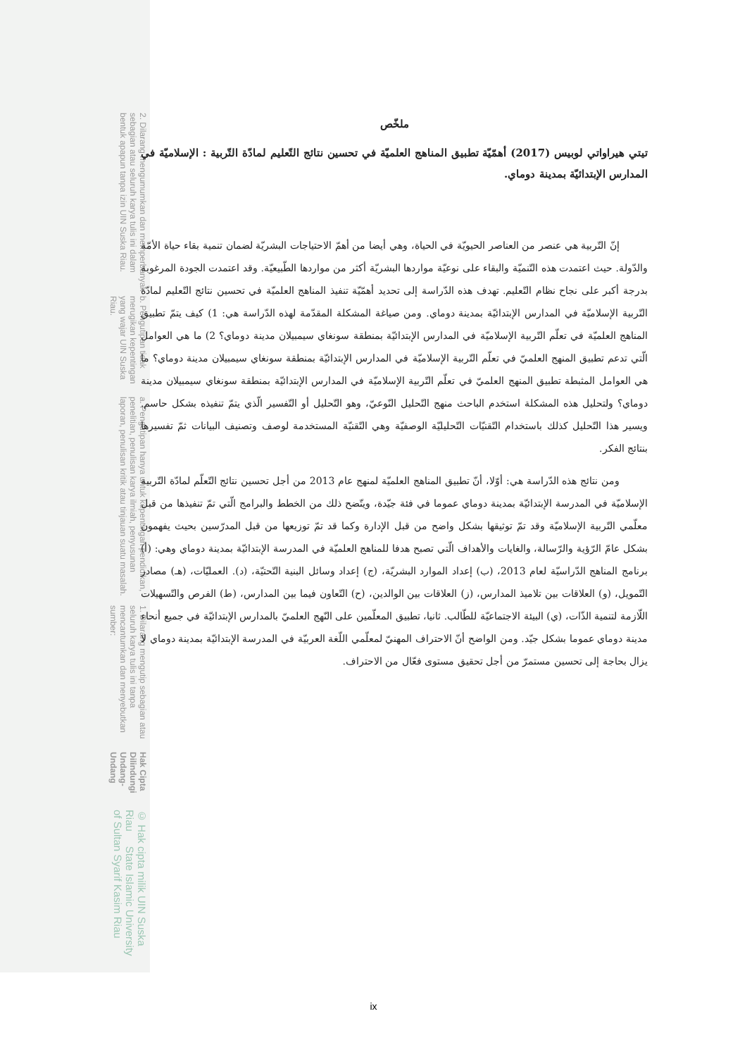© Hak cipta milik UIN Suska Riau State Islamic University of Sultan Syarif Kasim Riau
Hak Cipta Dilindungi Undang-Undang
1. Dilarang mengutip sebagian atau seluruh karya tulis ini tanpa mencantumkan dan menyebutkan sumber:
a. Pengutipan hanya untuk kepentingan pendidikan, penelitian, penulisan karya ilmiah, penyusunan laporan, penulisan kritik atau tinjauan suatu masalah.
b. Pengutipan tidak merugikan kepentingan yang wajar UIN Suska Riau.
2. Dilarang mengumumkan dan memperbanyak sebagian atau seluruh karya tulis ini dalam bentuk apapun tanpa izin UIN Suska Riau.
ملخّص
تيتي هيراواتي لوبيس (2017) أهمّيّة تطبيق المناهج العلميّة في تحسين نتائج التّعليم لمادّة التّربية : الإسلاميّة في المدارس الإبتدائيّة بمدينة دوماي.
إنّ التّربية هي عنصر من العناصر الحيويّة في الحياة، وهي أيضا من أهمّ الاحتياجات البشريّة لضمان تنمية بقاء حياة الأمّة والدّولة. حيث اعتمدت هذه التّنميّة والبقاء على نوعيّة مواردها البشريّة أكثر من مواردها الطّبيعيّة. وقد اعتمدت الجودة المرغوبة بدرجة أكبر على نجاح نظام التّعليم. تهدف هذه الدّراسة إلى تحديد أهمّيّة تنفيذ المناهج العلميّة في تحسين نتائج التّعليم لمادّة التّربية الإسلاميّة في المدارس الإبتدائيّة بمدينة دوماي. ومن صياغة المشكلة المقدّمة لهذه الدّراسة هي: 1) كيف يتمّ تطبيق المناهج العلميّة في تعلّم التّربية الإسلاميّة في المدارس الإبتدائيّة بمنطقة سونغاي سيمبيلان مدينة دوماي؟ 2) ما هي العوامل الّتي تدعم تطبيق المنهج العلميّ في تعلّم التّربية الإسلاميّة في المدارس الإبتدائيّة بمنطقة سونغاي سيمبيلان مدينة دوماي؟ ما هي العوامل المثبطة تطبيق المنهج العلميّ في تعلّم التّربية الإسلاميّة في المدارس الإبتدائيّة بمنطقة سونغاي سيمبيلان مدينة دوماي؟ ولتحليل هذه المشكلة استخدم الباحث منهج التّحليل النّوعيّ، وهو التّحليل أو التّفسير الّذي يتمّ تنفيذه بشكل حاسم. ويسير هذا التّحليل كذلك باستخدام التّقنيّات التّحليليّة الوصفيّة وهي التّقنيّة المستخدمة لوصف وتصنيف البيانات ثمّ تفسيرها بنتائج الفكر.
ومن نتائج هذه الدّراسة هي: أوّلا، أنّ تطبيق المناهج العلميّة لمنهج عام 2013 من أجل تحسين نتائج التّعلّم لمادّة التّربية الإسلاميّة في المدرسة الإبتدائيّة بمدينة دوماي عموما في فئة جيّدة، ويتّضح ذلك من الخطط والبرامج الّتي تمّ تنفيذها من قبل معلّمي التّربية الإسلاميّة وقد تمّ توثيقها بشكل واضح من قبل الإدارة وكما قد تمّ توزيعها من قبل المدرّسين بحيث يفهمون بشكل عامّ الرّؤية والرّسالة، والغايات والأهداف الّتي تصبح هدفا للمناهج العلميّة في المدرسة الإبتدائيّة بمدينة دوماي وهي: (أ) برنامج المناهج الدّراسيّة لعام 2013، (ب) إعداد الموارد البشريّة، (ج) إعداد وسائل البنية التّحتيّة، (د). العمليّات، (هـ) مصادر التّمويل، (و) العلاقات بين تلاميذ المدارس، (ز) العلاقات بين الوالدين، (ح) التّعاون فيما بين المدارس، (ط) الفرص والتّسهيلات اللّازمة لتنمية الذّات، (ي) البيئة الاجتماعيّة للطّالب. ثانيا، تطبيق المعلّمين على النّهج العلميّ بالمدارس الإبتدائيّة في جميع أنحاء مدينة دوماي عموما بشكل جيّد. ومن الواضح أنّ الاحتراف المهنيّ لمعلّمي اللّغة العربيّة في المدرسة الإبتدائيّة بمدينة دوماي لا يزال بحاجة إلى تحسين مستمرّ من أجل تحقيق مستوى فعّال من الاحتراف.
ix